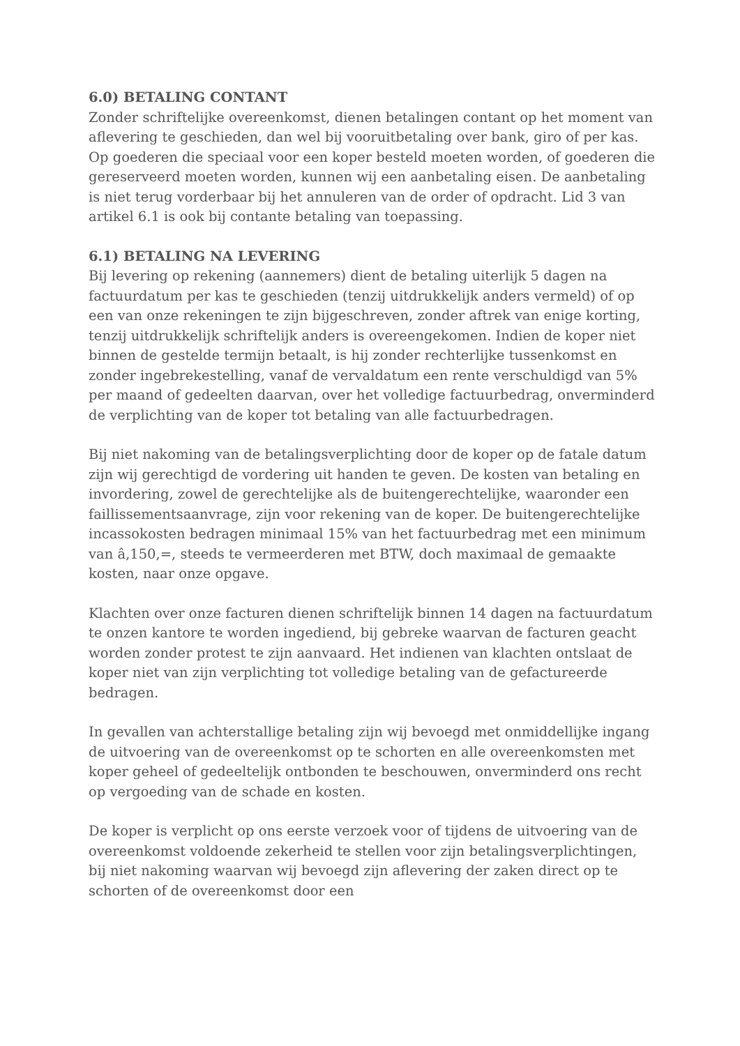6.0) BETALING CONTANT
Zonder schriftelijke overeenkomst, dienen betalingen contant op het moment van aflevering te geschieden, dan wel bij vooruitbetaling over bank, giro of per kas. Op goederen die speciaal voor een koper besteld moeten worden, of goederen die gereserveerd moeten worden, kunnen wij een aanbetaling eisen. De aanbetaling is niet terug vorderbaar bij het annuleren van de order of opdracht. Lid 3 van artikel 6.1 is ook bij contante betaling van toepassing.
6.1) BETALING NA LEVERING
Bij levering op rekening (aannemers) dient de betaling uiterlijk 5 dagen na factuurdatum per kas te geschieden (tenzij uitdrukkelijk anders vermeld) of op een van onze rekeningen te zijn bijgeschreven, zonder aftrek van enige korting, tenzij uitdrukkelijk schriftelijk anders is overeengekomen. Indien de koper niet binnen de gestelde termijn betaalt, is hij zonder rechterlijke tussenkomst en zonder ingebrekestelling, vanaf de vervaldatum een rente verschuldigd van 5% per maand of gedeelten daarvan, over het volledige factuurbedrag, onverminderd de verplichting van de koper tot betaling van alle factuurbedragen.
Bij niet nakoming van de betalingsverplichting door de koper op de fatale datum zijn wij gerechtigd de vordering uit handen te geven. De kosten van betaling en invordering, zowel de gerechtelijke als de buitengerechtelijke, waaronder een faillissementsaanvrage, zijn voor rekening van de koper. De buitengerechtelijke incassokosten bedragen minimaal 15% van het factuurbedrag met een minimum van â‚150,=, steeds te vermeerderen met BTW, doch maximaal de gemaakte kosten, naar onze opgave.
Klachten over onze facturen dienen schriftelijk binnen 14 dagen na factuurdatum te onzen kantore te worden ingediend, bij gebreke waarvan de facturen geacht worden zonder protest te zijn aanvaard. Het indienen van klachten ontslaat de koper niet van zijn verplichting tot volledige betaling van de gefactureerde bedragen.
In gevallen van achterstallige betaling zijn wij bevoegd met onmiddellijke ingang de uitvoering van de overeenkomst op te schorten en alle overeenkomsten met koper geheel of gedeeltelijk ontbonden te beschouwen, onverminderd ons recht op vergoeding van de schade en kosten.
De koper is verplicht op ons eerste verzoek voor of tijdens de uitvoering van de overeenkomst voldoende zekerheid te stellen voor zijn betalingsverplichtingen, bij niet nakoming waarvan wij bevoegd zijn aflevering der zaken direct op te schorten of de overeenkomst door een